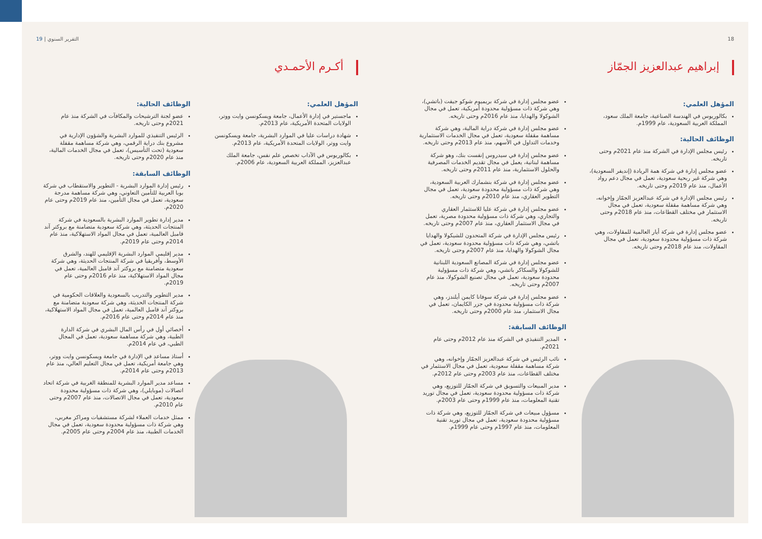18 التقرير السنوي | 19
إبراهيم عبدالعزيز الجمّاز
المؤهل العلمي:
بكالوريوس في الهندسة الصناعية، جامعة الملك سعود، المملكة العربية السعودية، عام 1999م.
الوظائف الحالية:
رئيس مجلس الإدارة في الشركة منذ عام 2021م وحتى تاريخه.
عضو مجلس إدارة في شركة همة الريادة (إنديفر السعودية)، وهي شركة غير ربحية سعودية، تعمل في مجال دعم رواد الأعمال، منذ عام 2019م وحتى تاريخه.
رئيس مجلس الإدارة في شركة عبدالعزيز الجمّاز وإخوانه، وهي شركة مساهمة مقفلة سعودية، تعمل في مجال الاستثمار في مختلف القطاعات، منذ عام 2018م وحتى تاريخه.
عضو مجلس إدارة في شركة أيار العالمية للمقاولات، وهي شركة ذات مسؤولية محدودة سعودية، تعمل في مجال المقاولات، منذ عام 2018م وحتى تاريخه.
عضو مجلس إدارة في شركة بريميوم شوكو جيفت (باتشي)، وهي شركة ذات مسؤولية محدودة أمريكية، تعمل في مجال الشوكولا والهدايا، منذ عام 2016م وحتى تاريخه.
عضو مجلس إدارة في شركة دراية المالية، وهي شركة مساهمة مقفلة سعودية، تعمل في مجال الخدمات الاستثمارية وخدمات التداول في الأسهم، منذ عام 2013م وحتى تاريخه.
عضو مجلس إدارة في سيدروس إنفست بنك، وهو شركة مساهمة لبنانية، يعمل في مجال تقديم الخدمات المصرفية والحلول الاستثمارية، منذ عام 2011م وحتى تاريخه.
عضو مجلس إدارة في شركة بنشمارك العربية السعودية، وهي شركة ذات مسؤولية محدودة سعودية، تعمل في مجال التطوير العقاري، منذ عام 2010م وحتى تاريخه.
عضو مجلس إدارة في شركة عليا للاستثمار العقاري والتجاري، وهي شركة ذات مسؤولية محدودة مصرية، تعمل في مجال الاستثمار العقاري، منذ عام 2007م وحتى تاريخه.
رئيس مجلس الإدارة في شركة المتحدون للشيكولا والهدايا باتشي، وهي شركة ذات مسؤولية محدودة سعودية، تعمل في مجال الشوكولا والهدايا، منذ عام 2007م وحتى تاريخه.
عضو مجلس إدارة في شركة المصانع السعودية اللبنانية للشوكولا والسكاكر باتشي، وهي شركة ذات مسؤولية محدودة سعودية، تعمل في مجال تصنيع الشوكولا، منذ عام 2007م وحتى تاريخه.
عضو مجلس إدارة في شركة سوفانا كايمن أيلندز، وهي شركة ذات مسؤولية محدودة في جزر الكايمان، تعمل في مجال الاستثمار، منذ عام 2000م وحتى تاريخه.
الوظائف السابقة:
المدير التنفيذي في الشركة منذ عام 2012م وحتى عام 2021م.
نائب الرئيس في شركة عبدالعزيز الجمّاز وإخوانه، وهي شركة مساهمة مقفلة سعودية، تعمل في مجال الاستثمار في مختلف القطاعات، منذ عام 2003م وحتى عام 2012م.
مدير المبيعات والتسويق في شركة الجمّاز للتوزيع، وهي شركة ذات مسؤولية محدودة سعودية، تعمل في مجال توريد تقنية المعلومات، منذ عام 1999م وحتى عام 2003م.
مسؤول مبيعات في شركة الجمّاز للتوزيع، وهي شركة ذات مسؤولية محدودة سعودية، تعمل في مجال توريد تقنية المعلومات، منذ عام 1997م وحتى عام 1999م.
أكـرم الأحمـدي
المؤهل العلمي:
ماجستير في إدارة الأعمال، جامعة ويسكونسن وايت ووتر، الولايات المتحدة الأمريكية، عام 2013م.
شهادة دراسات عليا في الموارد البشرية، جامعة ويسكونسن وايت ووتر، الولايات المتحدة الأمريكية، عام 2013م.
بكالوريوس في الآداب تخصص علم نفس، جامعة الملك عبدالعزيز، المملكة العربية السعودية، عام 2006م.
الوظائف الحالية:
عضو لجنة الترشيحات والمكافآت في الشركة منذ عام 2021م وحتى تاريخه.
الرئيس التنفيذي للموارد البشرية والشؤون الإدارية في مشروع بنك دراية الرقمي، وهي شركة مساهمة مقفلة سعودية (تحت التأسيس)، تعمل في مجال الخدمات المالية، منذ عام 2020م وحتى تاريخه.
الوظائف السابقة:
رئيس إدارة الموارد البشرية - التطوير والاستقطاب في شركة بوبا العربية للتأمين التعاوني، وهي شركة مساهمة مدرجة سعودية، تعمل في مجال التأمين، منذ عام 2019م وحتى عام 2020م.
مدير إدارة تطوير الموارد البشرية بالسعودية في شركة المنتجات الحديثة، وهي شركة سعودية متضامنة مع بروكتر آند قامبل العالمية، تعمل في مجال المواد الاستهلاكية، منذ عام 2014م وحتى عام 2019م.
مدير إقليمي الموارد البشرية الإقليمي للهند، والشرق الأوسط، وأفريقيا في شركة المنتجات الحديثة، وهي شركة سعودية متضامنة مع بروكتر آند قامبل العالمية، تعمل في مجال المواد الاستهلاكية، منذ عام 2016م وحتى عام 2019م.
مدير التطوير والتدريب بالسعودية والعلاقات الحكومية في شركة المنتجات الحديثة، وهي شركة سعودية متضامنة مع بروكتر آند قامبل العالمية، تعمل في مجال المواد الاستهلاكية، منذ عام 2014م وحتى عام 2016م.
أخصائي أول في رأس المال البشري في شركة الدارة الطبية، وهي شركة مساهمة سعودية، تعمل في المجال الطبي، في عام 2014م.
أستاذ مساعد في الإدارة في جامعة ويسكونسن وايت ووتر، وهي جامعة أمريكية، تعمل في مجال التعليم العالي، منذ عام 2013م وحتى عام 2014م.
مساعد مدير الموارد البشرية للمنطقة الغربية في شركة اتحاد اتصالات (موبايلي)، وهي شركة ذات مسؤولية محدودة سعودية، تعمل في مجال الاتصالات، منذ عام 2007م وحتى عام 2010م.
ممثل خدمات العملاء لشركة مستشفيات ومراكز مغربي، وهي شركة ذات مسؤولية محدودة سعودية، تعمل في مجال الخدمات الطبية، منذ عام 2004م وحتى عام 2005م.